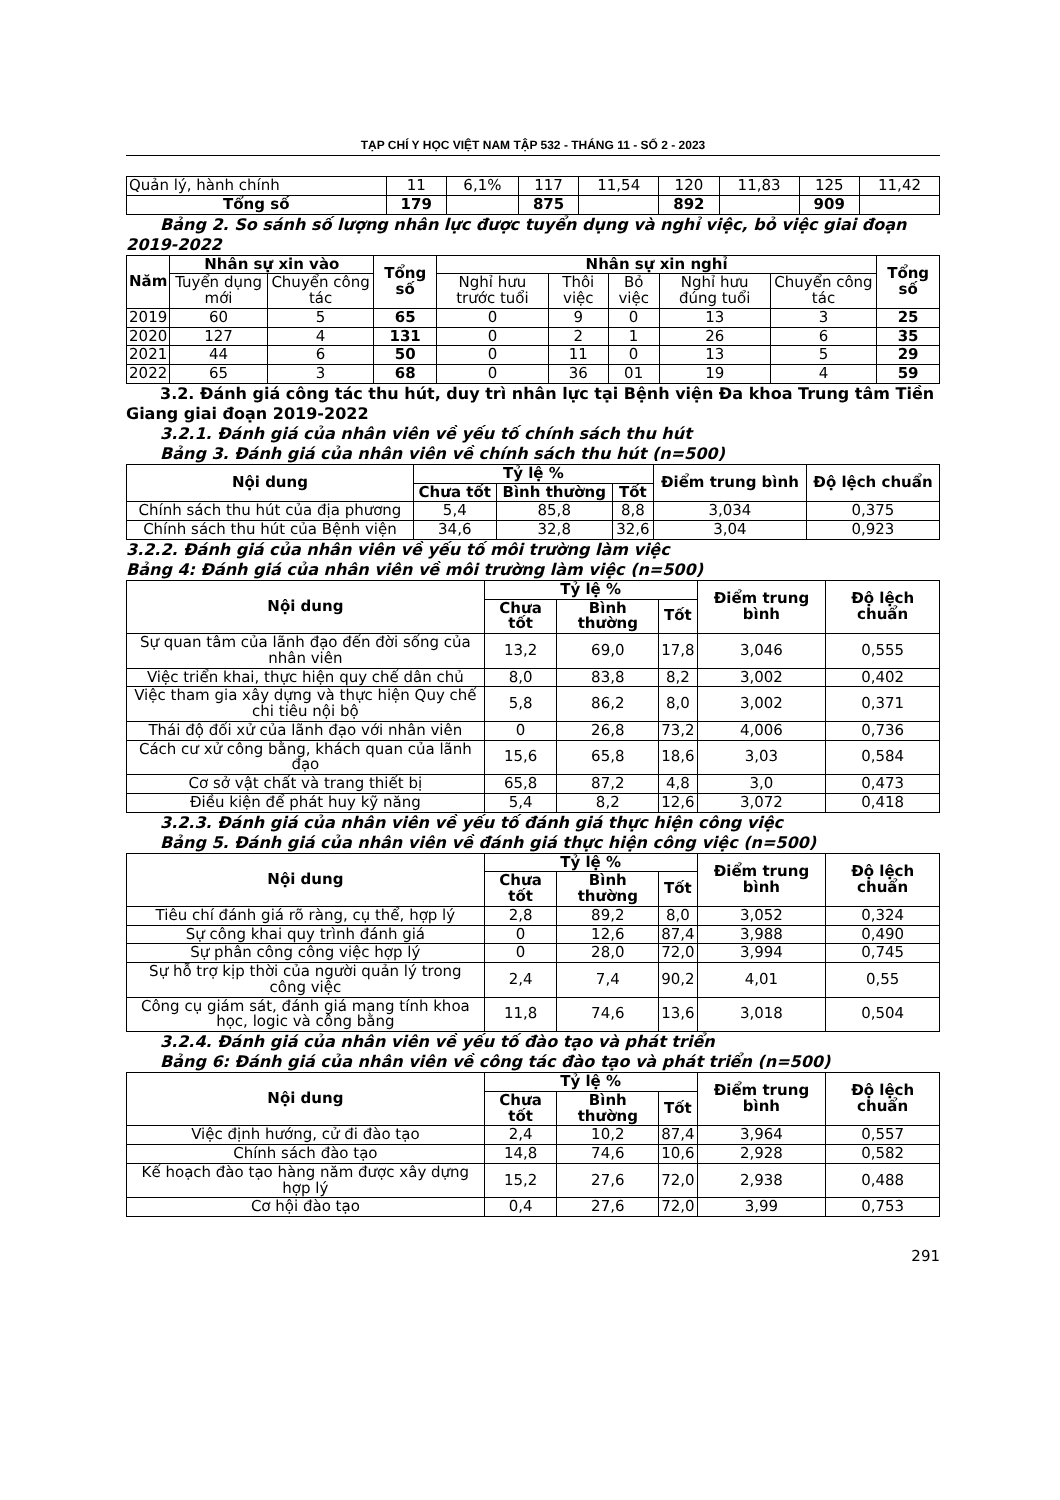TẠP CHÍ Y HỌC VIỆT NAM TẬP 532 - THÁNG 11 - SỐ 2 - 2023
| Quản lý, hành chính | 11 | 6,1% | 117 | 11,54 | 120 | 11,83 | 125 | 11,42 |
| Tổng số | 179 | | 875 | | 892 | | 909 | |
Bảng 2. So sánh số lượng nhân lực được tuyển dụng và nghỉ việc, bỏ việc giai đoạn
2019-2022
| Năm | Nhân sự xin vào | | Tổng số | Nhân sự xin nghỉ | | | | | Tổng số |
| --- | --- | --- | --- | --- | --- | --- | --- | --- | --- |
| | Tuyển dụng mới | Chuyển công tác | | Nghỉ hưu trước tuổi | Thôi việc | Bỏ việc | Nghỉ hưu đúng tuổi | Chuyển công tác | |
| 2019 | 60 | 5 | 65 | 0 | 9 | 0 | 13 | 3 | 25 |
| 2020 | 127 | 4 | 131 | 0 | 2 | 1 | 26 | 6 | 35 |
| 2021 | 44 | 6 | 50 | 0 | 11 | 0 | 13 | 5 | 29 |
| 2022 | 65 | 3 | 68 | 0 | 36 | 01 | 19 | 4 | 59 |
3.2. Đánh giá công tác thu hút, duy trì nhân lực tại Bệnh viện Đa khoa Trung tâm Tiền
Giang giai đoạn 2019-2022
3.2.1. Đánh giá của nhân viên về yếu tố chính sách thu hút
Bảng 3. Đánh giá của nhân viên về chính sách thu hút (n=500)
| Nội dung | Tỷ lệ % | | | Điểm trung bình | Độ lệch chuẩn |
| --- | --- | --- | --- | --- | --- |
| | Chưa tốt | Bình thường | Tốt | | |
| Chính sách thu hút của địa phương | 5,4 | 85,8 | 8,8 | 3,034 | 0,375 |
| Chính sách thu hút của Bệnh viện | 34,6 | 32,8 | 32,6 | 3,04 | 0,923 |
3.2.2. Đánh giá của nhân viên về yếu tố môi trường làm việc
Bảng 4: Đánh giá của nhân viên về môi trường làm việc (n=500)
| Nội dung | Tỷ lệ % | | | Điểm trung bình | Độ lệch chuẩn |
| --- | --- | --- | --- | --- | --- |
| | Chưa tốt | Bình thường | Tốt | | |
| Sự quan tâm của lãnh đạo đến đời sống của nhân viên | 13,2 | 69,0 | 17,8 | 3,046 | 0,555 |
| Việc triển khai, thực hiện quy chế dân chủ | 8,0 | 83,8 | 8,2 | 3,002 | 0,402 |
| Việc tham gia xây dựng và thực hiện Quy chế chi tiêu nội bộ | 5,8 | 86,2 | 8,0 | 3,002 | 0,371 |
| Thái độ đối xử của lãnh đạo với nhân viên | 0 | 26,8 | 73,2 | 4,006 | 0,736 |
| Cách cư xử công bằng, khách quan của lãnh đạo | 15,6 | 65,8 | 18,6 | 3,03 | 0,584 |
| Cơ sở vật chất và trang thiết bị | 65,8 | 87,2 | 4,8 | 3,0 | 0,473 |
| Điều kiện để phát huy kỹ năng | 5,4 | 8,2 | 12,6 | 3,072 | 0,418 |
3.2.3. Đánh giá của nhân viên về yếu tố đánh giá thực hiện công việc
Bảng 5. Đánh giá của nhân viên về đánh giá thực hiện công việc (n=500)
| Nội dung | Tỷ lệ % | | | Điểm trung bình | Độ lệch chuẩn |
| --- | --- | --- | --- | --- | --- |
| | Chưa tốt | Bình thường | Tốt | | |
| Tiêu chí đánh giá rõ ràng, cụ thể, hợp lý | 2,8 | 89,2 | 8,0 | 3,052 | 0,324 |
| Sự công khai quy trình đánh giá | 0 | 12,6 | 87,4 | 3,988 | 0,490 |
| Sự phân công công việc hợp lý | 0 | 28,0 | 72,0 | 3,994 | 0,745 |
| Sự hỗ trợ kịp thời của người quản lý trong công việc | 2,4 | 7,4 | 90,2 | 4,01 | 0,55 |
| Công cụ giám sát, đánh giá mang tính khoa học, logic và công bằng | 11,8 | 74,6 | 13,6 | 3,018 | 0,504 |
3.2.4. Đánh giá của nhân viên về yếu tố đào tạo và phát triển
Bảng 6: Đánh giá của nhân viên về công tác đào tạo và phát triển (n=500)
| Nội dung | Tỷ lệ % | | | Điểm trung bình | Độ lệch chuẩn |
| --- | --- | --- | --- | --- | --- |
| | Chưa tốt | Bình thường | Tốt | | |
| Việc định hướng, cử đi đào tạo | 2,4 | 10,2 | 87,4 | 3,964 | 0,557 |
| Chính sách đào tạo | 14,8 | 74,6 | 10,6 | 2,928 | 0,582 |
| Kế hoạch đào tạo hàng năm được xây dựng hợp lý | 15,2 | 27,6 | 72,0 | 2,938 | 0,488 |
| Cơ hội đào tạo | 0,4 | 27,6 | 72,0 | 3,99 | 0,753 |
291